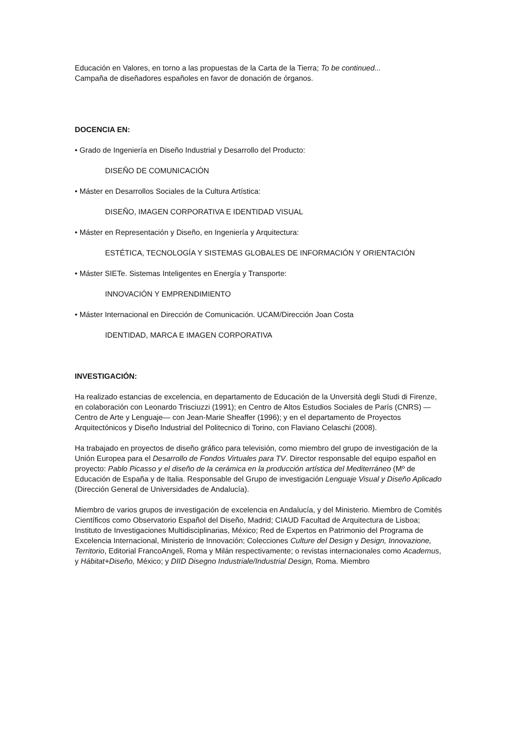Educación en Valores, en torno a las propuestas de la Carta de la Tierra; To be continued...
Campaña de diseñadores españoles en favor de donación de órganos.
DOCENCIA EN:
• Grado de Ingeniería en Diseño Industrial y Desarrollo del Producto:
DISEÑO DE COMUNICACIÓN
• Máster en Desarrollos Sociales de la Cultura Artística:
DISEÑO, IMAGEN CORPORATIVA E IDENTIDAD VISUAL
• Máster en Representación y Diseño, en Ingeniería y Arquitectura:
ESTÉTICA, TECNOLOGÍA Y SISTEMAS GLOBALES DE INFORMACIÓN Y ORIENTACIÓN
• Máster SIETe. Sistemas Inteligentes en Energía y Transporte:
INNOVACIÓN Y EMPRENDIMIENTO
• Máster Internacional en Dirección de Comunicación. UCAM/Dirección Joan Costa
IDENTIDAD, MARCA E IMAGEN CORPORATIVA
INVESTIGACIÓN:
Ha realizado estancias de excelencia, en departamento de Educación de la Unversità degli Studi di Firenze, en colaboración con Leonardo Trisciuzzi (1991); en Centro de Altos Estudios Sociales de París (CNRS) —Centro de Arte y Lenguaje— con Jean-Marie Sheaffer (1996); y en el departamento de Proyectos Arquitectónicos y Diseño Industrial del Politecnico di Torino, con Flaviano Celaschi (2008).
Ha trabajado en proyectos de diseño gráfico para televisión, como miembro del grupo de investigación de la Unión Europea para el Desarrollo de Fondos Virtuales para TV. Director responsable del equipo español en proyecto: Pablo Picasso y el diseño de la cerámica en la producción artística del Mediterráneo (Mº de Educación de España y de Italia. Responsable del Grupo de investigación Lenguaje Visual y Diseño Aplicado (Dirección General de Universidades de Andalucía).
Miembro de varios grupos de investigación de excelencia en Andalucía, y del Ministerio. Miembro de Comités Científicos como Observatorio Español del Diseño, Madrid; CIAUD Facultad de Arquitectura de Lisboa; Instituto de Investigaciones Multidisciplinarias, México; Red de Expertos en Patrimonio del Programa de Excelencia Internacional, Ministerio de Innovación; Colecciones Culture del Design y Design, Innovazione, Territorio, Editorial FrancoAngeli, Roma y Milán respectivamente; o revistas internacionales como Academus, y Hábitat+Diseño, México; y DIID Disegno Industriale/Industrial Design, Roma. Miembro